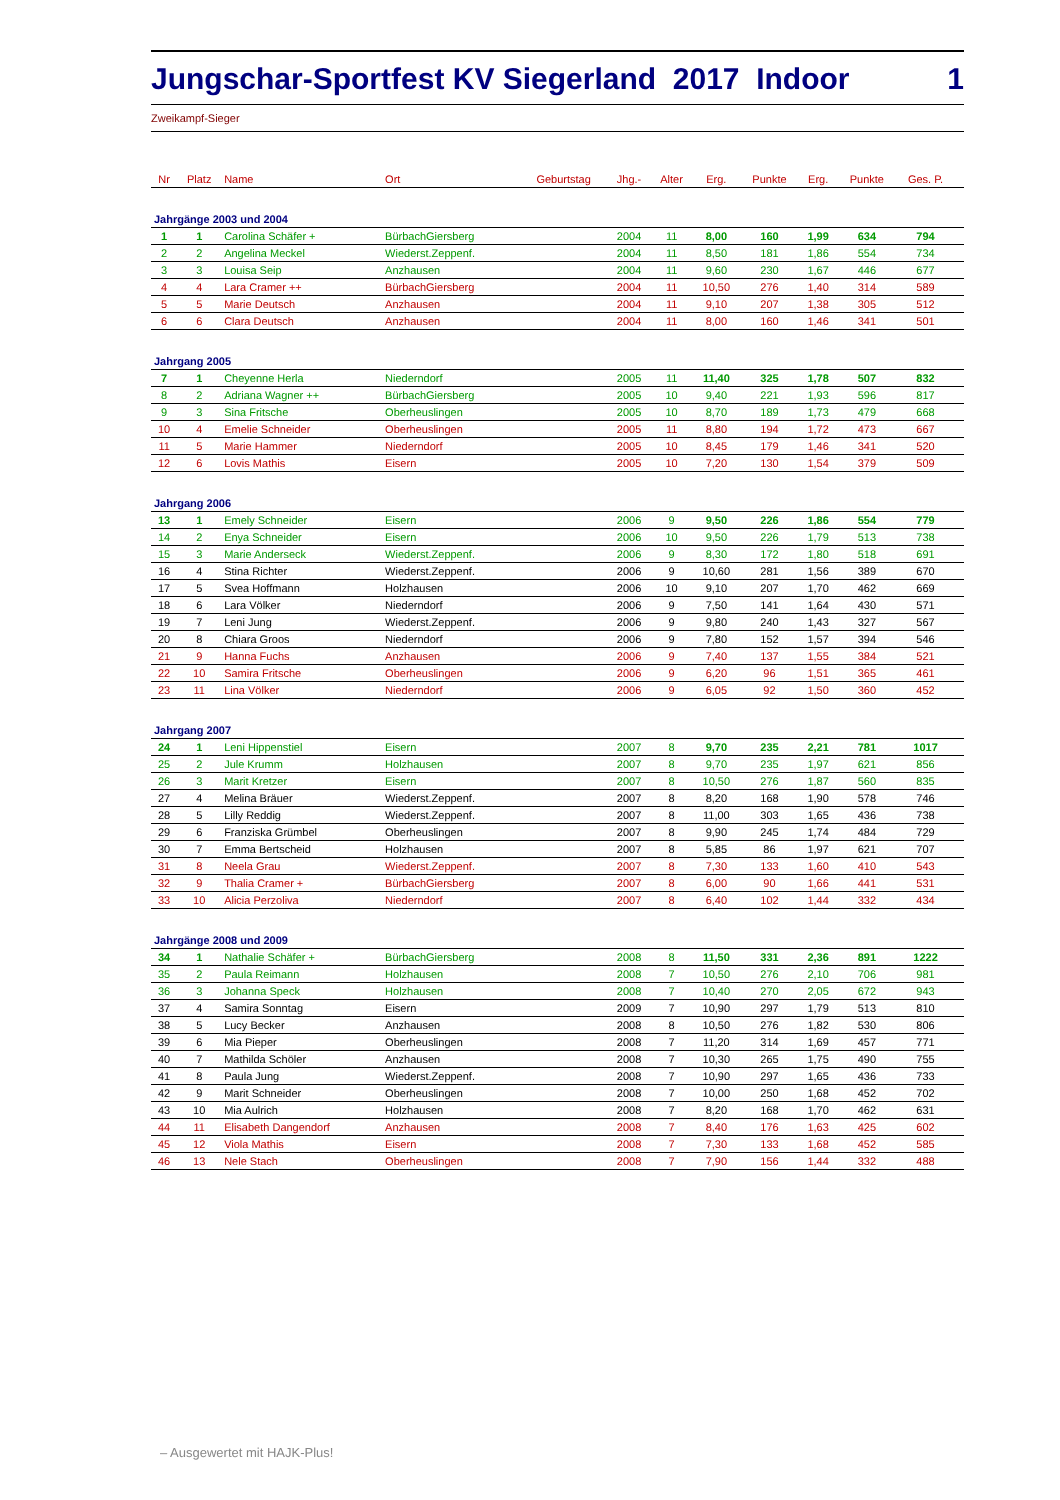Jungschar-Sportfest KV Siegerland 2017 Indoor 1
Zweikampf-Sieger
| Nr | Platz | Name | Ort | Geburtstag | Jhg.- | Alter | Erg. | Punkte | Erg. | Punkte | Ges. P. | |
| --- | --- | --- | --- | --- | --- | --- | --- | --- | --- | --- | --- | --- |
| Jahrgänge 2003 und 2004 | | | | | | | | | | | | |
| 1 | 1 | Carolina Schäfer + | BürbachGiersberg | | 2004 | 11 | 8,00 | 160 | 1,99 | 634 | 794 | |
| 2 | 2 | Angelina Meckel | Wiederst.Zeppenf. | | 2004 | 11 | 8,50 | 181 | 1,86 | 554 | 734 | |
| 3 | 3 | Louisa Seip | Anzhausen | | 2004 | 11 | 9,60 | 230 | 1,67 | 446 | 677 | |
| 4 | 4 | Lara Cramer ++ | BürbachGiersberg | | 2004 | 11 | 10,50 | 276 | 1,40 | 314 | 589 | |
| 5 | 5 | Marie Deutsch | Anzhausen | | 2004 | 11 | 9,10 | 207 | 1,38 | 305 | 512 | |
| 6 | 6 | Clara Deutsch | Anzhausen | | 2004 | 11 | 8,00 | 160 | 1,46 | 341 | 501 | |
| Jahrgang 2005 | | | | | | | | | | | | |
| 7 | 1 | Cheyenne Herla | Niederndorf | | 2005 | 11 | 11,40 | 325 | 1,78 | 507 | 832 | |
| 8 | 2 | Adriana Wagner ++ | BürbachGiersberg | | 2005 | 10 | 9,40 | 221 | 1,93 | 596 | 817 | |
| 9 | 3 | Sina Fritsche | Oberheuslingen | | 2005 | 10 | 8,70 | 189 | 1,73 | 479 | 668 | |
| 10 | 4 | Emelie Schneider | Oberheuslingen | | 2005 | 11 | 8,80 | 194 | 1,72 | 473 | 667 | |
| 11 | 5 | Marie Hammer | Niederndorf | | 2005 | 10 | 8,45 | 179 | 1,46 | 341 | 520 | |
| 12 | 6 | Lovis Mathis | Eisern | | 2005 | 10 | 7,20 | 130 | 1,54 | 379 | 509 | |
| Jahrgang 2006 | | | | | | | | | | | | |
| 13 | 1 | Emely Schneider | Eisern | | 2006 | 9 | 9,50 | 226 | 1,86 | 554 | 779 | |
| 14 | 2 | Enya Schneider | Eisern | | 2006 | 10 | 9,50 | 226 | 1,79 | 513 | 738 | |
| 15 | 3 | Marie Anderseck | Wiederst.Zeppenf. | | 2006 | 9 | 8,30 | 172 | 1,80 | 518 | 691 | |
| 16 | 4 | Stina Richter | Wiederst.Zeppenf. | | 2006 | 9 | 10,60 | 281 | 1,56 | 389 | 670 | |
| 17 | 5 | Svea Hoffmann | Holzhausen | | 2006 | 10 | 9,10 | 207 | 1,70 | 462 | 669 | |
| 18 | 6 | Lara Völker | Niederndorf | | 2006 | 9 | 7,50 | 141 | 1,64 | 430 | 571 | |
| 19 | 7 | Leni Jung | Wiederst.Zeppenf. | | 2006 | 9 | 9,80 | 240 | 1,43 | 327 | 567 | |
| 20 | 8 | Chiara Groos | Niederndorf | | 2006 | 9 | 7,80 | 152 | 1,57 | 394 | 546 | |
| 21 | 9 | Hanna Fuchs | Anzhausen | | 2006 | 9 | 7,40 | 137 | 1,55 | 384 | 521 | |
| 22 | 10 | Samira Fritsche | Oberheuslingen | | 2006 | 9 | 6,20 | 96 | 1,51 | 365 | 461 | |
| 23 | 11 | Lina Völker | Niederndorf | | 2006 | 9 | 6,05 | 92 | 1,50 | 360 | 452 | |
| Jahrgang 2007 | | | | | | | | | | | | |
| 24 | 1 | Leni Hippenstiel | Eisern | | 2007 | 8 | 9,70 | 235 | 2,21 | 781 | 1017 | |
| 25 | 2 | Jule Krumm | Holzhausen | | 2007 | 8 | 9,70 | 235 | 1,97 | 621 | 856 | |
| 26 | 3 | Marit Kretzer | Eisern | | 2007 | 8 | 10,50 | 276 | 1,87 | 560 | 835 | |
| 27 | 4 | Melina Bräuer | Wiederst.Zeppenf. | | 2007 | 8 | 8,20 | 168 | 1,90 | 578 | 746 | |
| 28 | 5 | Lilly Reddig | Wiederst.Zeppenf. | | 2007 | 8 | 11,00 | 303 | 1,65 | 436 | 738 | |
| 29 | 6 | Franziska Grümbel | Oberheuslingen | | 2007 | 8 | 9,90 | 245 | 1,74 | 484 | 729 | |
| 30 | 7 | Emma Bertscheid | Holzhausen | | 2007 | 8 | 5,85 | 86 | 1,97 | 621 | 707 | |
| 31 | 8 | Neela Grau | Wiederst.Zeppenf. | | 2007 | 8 | 7,30 | 133 | 1,60 | 410 | 543 | |
| 32 | 9 | Thalia Cramer + | BürbachGiersberg | | 2007 | 8 | 6,00 | 90 | 1,66 | 441 | 531 | |
| 33 | 10 | Alicia Perzoliva | Niederndorf | | 2007 | 8 | 6,40 | 102 | 1,44 | 332 | 434 | |
| Jahrgänge 2008 und 2009 | | | | | | | | | | | | |
| 34 | 1 | Nathalie Schäfer + | BürbachGiersberg | | 2008 | 8 | 11,50 | 331 | 2,36 | 891 | 1222 | |
| 35 | 2 | Paula Reimann | Holzhausen | | 2008 | 7 | 10,50 | 276 | 2,10 | 706 | 981 | |
| 36 | 3 | Johanna Speck | Holzhausen | | 2008 | 7 | 10,40 | 270 | 2,05 | 672 | 943 | |
| 37 | 4 | Samira Sonntag | Eisern | | 2009 | 7 | 10,90 | 297 | 1,79 | 513 | 810 | |
| 38 | 5 | Lucy Becker | Anzhausen | | 2008 | 8 | 10,50 | 276 | 1,82 | 530 | 806 | |
| 39 | 6 | Mia Pieper | Oberheuslingen | | 2008 | 7 | 11,20 | 314 | 1,69 | 457 | 771 | |
| 40 | 7 | Mathilda Schöler | Anzhausen | | 2008 | 7 | 10,30 | 265 | 1,75 | 490 | 755 | |
| 41 | 8 | Paula Jung | Wiederst.Zeppenf. | | 2008 | 7 | 10,90 | 297 | 1,65 | 436 | 733 | |
| 42 | 9 | Marit Schneider | Oberheuslingen | | 2008 | 7 | 10,00 | 250 | 1,68 | 452 | 702 | |
| 43 | 10 | Mia Aulrich | Holzhausen | | 2008 | 7 | 8,20 | 168 | 1,70 | 462 | 631 | |
| 44 | 11 | Elisabeth Dangendorf | Anzhausen | | 2008 | 7 | 8,40 | 176 | 1,63 | 425 | 602 | |
| 45 | 12 | Viola Mathis | Eisern | | 2008 | 7 | 7,30 | 133 | 1,68 | 452 | 585 | |
| 46 | 13 | Nele Stach | Oberheuslingen | | 2008 | 7 | 7,90 | 156 | 1,44 | 332 | 488 | |
– Ausgewertet mit HAJK-Plus!